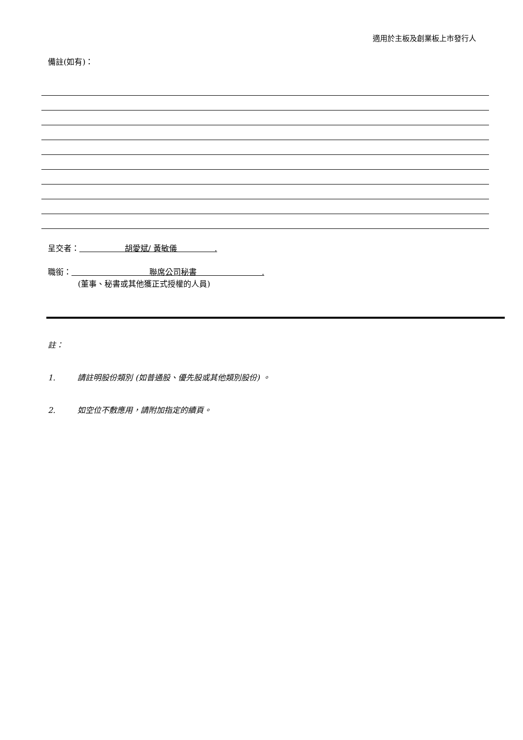適用於主板及創業板上市發行人
備註(如有)：
呈交者： 胡愛斌/ 黃敏儀 .
職銜： 聯席公司秘書 .
(董事、秘書或其他獲正式授權的人員)
註：
1. 請註明股份類別 (如普通股、優先股或其他類別股份) 。
2. 如空位不敷應用，請附加指定的續頁。